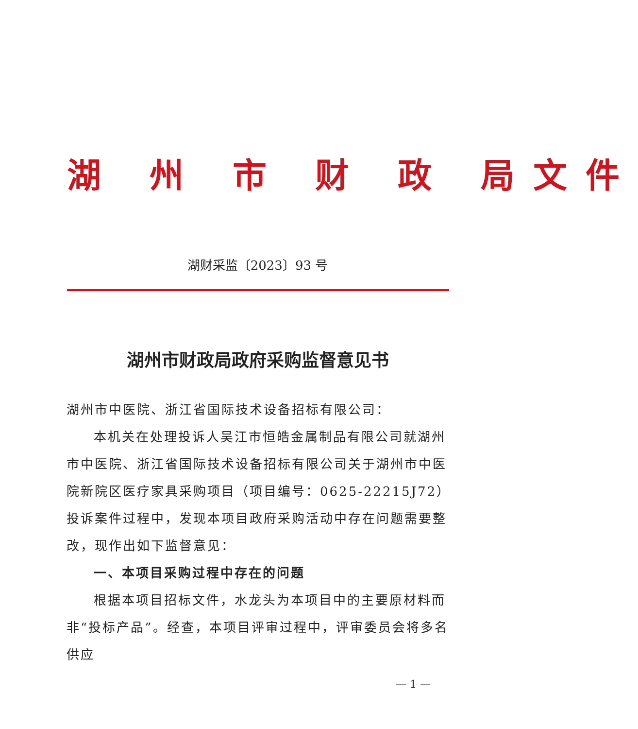湖 州 市 财 政 局文件
湖财采监〔2023〕93 号
湖州市财政局政府采购监督意见书
湖州市中医院、浙江省国际技术设备招标有限公司：
本机关在处理投诉人吴江市恒皓金属制品有限公司就湖州市中医院、浙江省国际技术设备招标有限公司关于湖州市中医院新院区医疗家具采购项目（项目编号：0625-22215J72）投诉案件过程中，发现本项目政府采购活动中存在问题需要整改，现作出如下监督意见：
一、本项目采购过程中存在的问题
根据本项目招标文件，水龙头为本项目中的主要原材料而非“投标产品”。经查，本项目评审过程中，评审委员会将多名供应
— 1 —